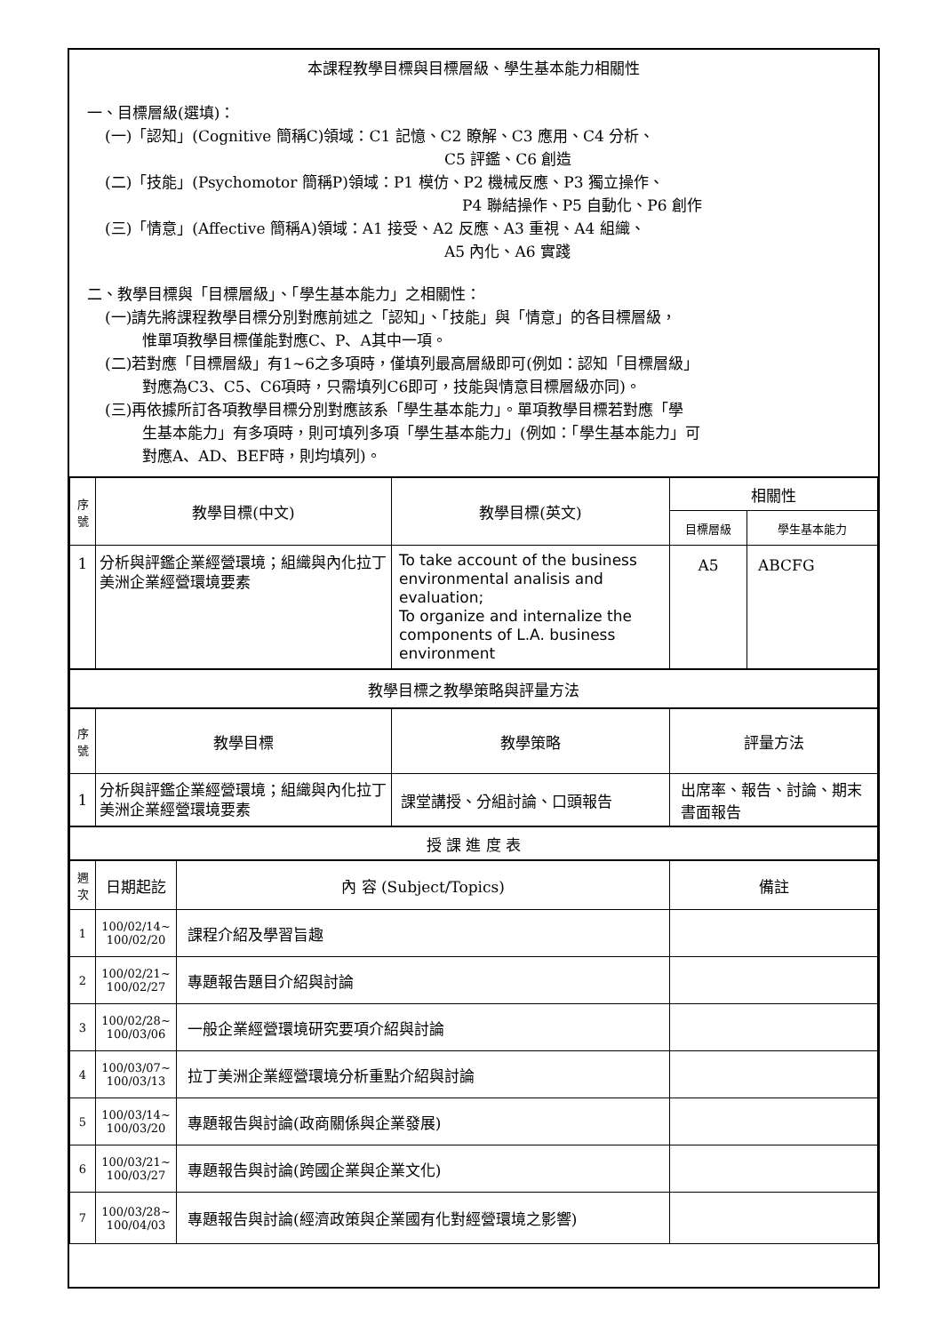本課程教學目標與目標層級、學生基本能力相關性
一、目標層級(選填)：
(一)「認知」(Cognitive 簡稱C)領域：C1 記憶、C2 瞭解、C3 應用、C4 分析、
C5 評鑑、C6 創造
(二)「技能」(Psychomotor 簡稱P)領域：P1 模仿、P2 機械反應、P3 獨立操作、
P4 聯結操作、P5 自動化、P6 創作
(三)「情意」(Affective 簡稱A)領域：A1 接受、A2 反應、A3 重視、A4 組織、
A5 內化、A6 實踐
二、教學目標與「目標層級」、「學生基本能力」之相關性：
(一)請先將課程教學目標分別對應前述之「認知」、「技能」與「情意」的各目標層級，
惟單項教學目標僅能對應C、P、A其中一項。
(二)若對應「目標層級」有1~6之多項時，僅填列最高層級即可(例如：認知「目標層級」
對應為C3、C5、C6項時，只需填列C6即可，技能與情意目標層級亦同)。
(三)再依據所訂各項教學目標分別對應該系「學生基本能力」。單項教學目標若對應「學
生基本能力」有多項時，則可填列多項「學生基本能力」(例如：「學生基本能力」可
對應A、AD、BEF時，則均填列)。
| 序 號 | 教學目標(中文) | 教學目標(英文) | 相關性 | |
| --- | --- | --- | --- | --- |
| | | | 目標層級 | 學生基本能力 |
| 1 | 分析與評鑑企業經營環境；組織與內化拉丁美洲企業經營環境要素 | To take account of the business environmental analisis and evaluation; To organize and internalize the components of L.A. business environment | A5 | ABCFG |
| 教學目標之教學策略與評量方法 | | | | |
| 序 號 | 教學目標 | 教學策略 | 評量方法 |
| --- | --- | --- | --- |
| 1 | 分析與評鑑企業經營環境；組織與內化拉丁美洲企業經營環境要素 | 課堂講授、分組討論、口頭報告 | 出席率、報告、討論、期末書面報告 |
| 授 課 進 度 表 | | | |
| 週 次 | 日期起訖 | 內 容 (Subject/Topics) | 備註 |
| --- | --- | --- | --- |
| 1 | 100/02/14~ 100/02/20 | 課程介紹及學習旨趣 | |
| 2 | 100/02/21~ 100/02/27 | 專題報告題目介紹與討論 | |
| 3 | 100/02/28~ 100/03/06 | 一般企業經營環境研究要項介紹與討論 | |
| 4 | 100/03/07~ 100/03/13 | 拉丁美洲企業經營環境分析重點介紹與討論 | |
| 5 | 100/03/14~ 100/03/20 | 專題報告與討論(政商關係與企業發展) | |
| 6 | 100/03/21~ 100/03/27 | 專題報告與討論(跨國企業與企業文化) | |
| 7 | 100/03/28~ 100/04/03 | 專題報告與討論(經濟政策與企業國有化對經營環境之影響) | |